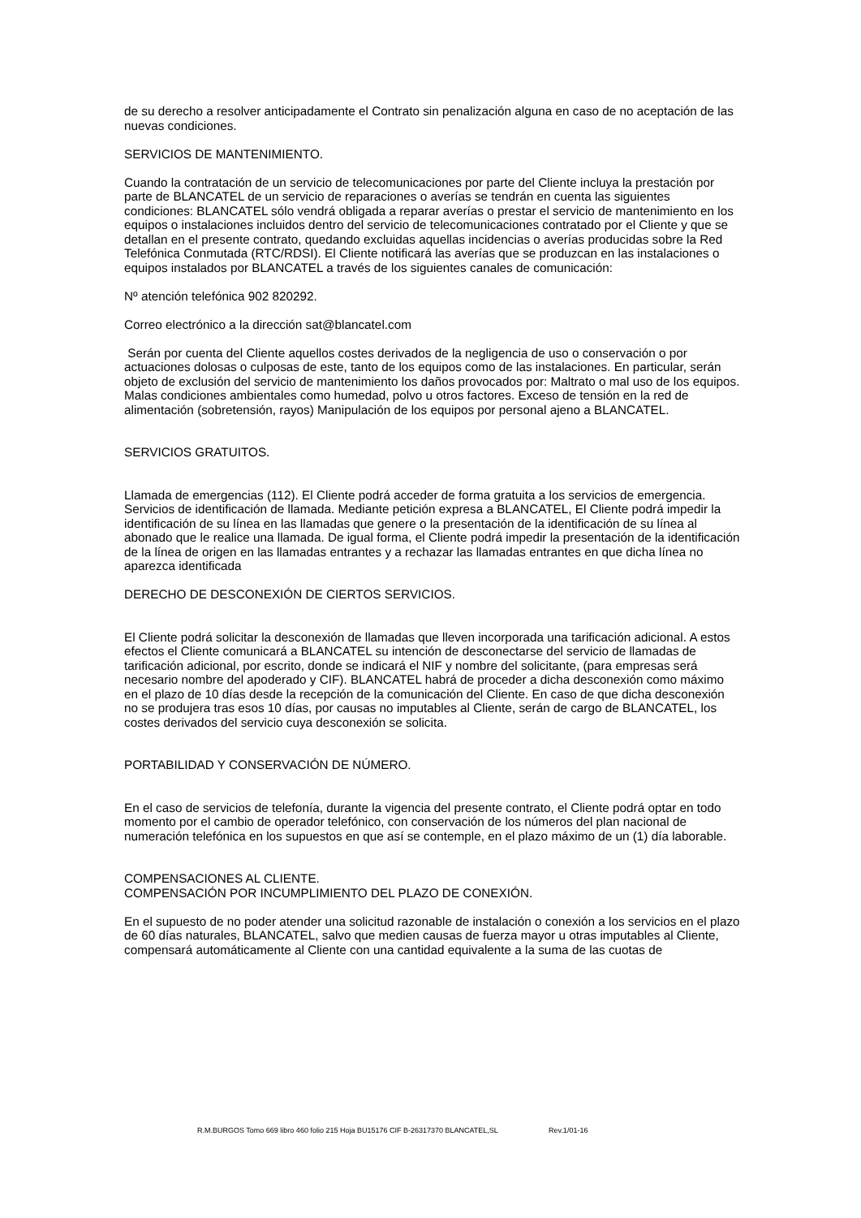de su derecho a resolver anticipadamente el Contrato sin penalización alguna en caso de no aceptación de las nuevas condiciones.
SERVICIOS DE MANTENIMIENTO.
Cuando la contratación de un servicio de telecomunicaciones por parte del Cliente incluya la prestación por parte de BLANCATEL de un servicio de reparaciones o averías se tendrán en cuenta las siguientes condiciones: BLANCATEL sólo vendrá obligada a reparar averías o prestar el servicio de mantenimiento en los equipos o instalaciones incluidos dentro del servicio de telecomunicaciones contratado por el Cliente y que se detallan en el presente contrato, quedando excluidas aquellas incidencias o averías producidas sobre la Red Telefónica Conmutada (RTC/RDSI). El Cliente notificará las averías que se produzcan en las instalaciones o equipos instalados por BLANCATEL a través de los siguientes canales de comunicación:
Nº atención telefónica 902 820292.
Correo electrónico a la dirección sat@blancatel.com
Serán por cuenta del Cliente aquellos costes derivados de la negligencia de uso o conservación o por actuaciones dolosas o culposas de este, tanto de los equipos como de las instalaciones. En particular, serán objeto de exclusión del servicio de mantenimiento los daños provocados por: Maltrato o mal uso de los equipos. Malas condiciones ambientales como humedad, polvo u otros factores. Exceso de tensión en la red de alimentación (sobretensión, rayos) Manipulación de los equipos por personal ajeno a BLANCATEL.
SERVICIOS GRATUITOS.
Llamada de emergencias (112). El Cliente podrá acceder de forma gratuita a los servicios de emergencia. Servicios de identificación de llamada. Mediante petición expresa a BLANCATEL, El Cliente podrá impedir la identificación de su línea en las llamadas que genere o la presentación de la identificación de su línea al abonado que le realice una llamada. De igual forma, el Cliente podrá impedir la presentación de la identificación de la línea de origen en las llamadas entrantes y a rechazar las llamadas entrantes en que dicha línea no aparezca identificada
DERECHO DE DESCONEXIÓN DE CIERTOS SERVICIOS.
El Cliente podrá solicitar la desconexión de llamadas que lleven incorporada una tarificación adicional. A estos efectos el Cliente comunicará a BLANCATEL su intención de desconectarse del servicio de llamadas de tarificación adicional, por escrito, donde se indicará el NIF y nombre del solicitante, (para empresas será necesario nombre del apoderado y CIF). BLANCATEL habrá de proceder a dicha desconexión como máximo en el plazo de 10 días desde la recepción de la comunicación del Cliente. En caso de que dicha desconexión no se produjera tras esos 10 días, por causas no imputables al Cliente, serán de cargo de BLANCATEL, los costes derivados del servicio cuya desconexión se solicita.
PORTABILIDAD Y CONSERVACIÓN DE NÚMERO.
En el caso de servicios de telefonía, durante la vigencia del presente contrato, el Cliente podrá optar en todo momento por el cambio de operador telefónico, con conservación de los números del plan nacional de numeración telefónica en los supuestos en que así se contemple, en el plazo máximo de un (1) día laborable.
COMPENSACIONES AL CLIENTE.
COMPENSACIÓN POR INCUMPLIMIENTO DEL PLAZO DE CONEXIÓN.
En el supuesto de no poder atender una solicitud razonable de instalación o conexión a los servicios en el plazo de 60 días naturales, BLANCATEL, salvo que medien causas de fuerza mayor u otras imputables al Cliente, compensará automáticamente al Cliente con una cantidad equivalente a la suma de las cuotas de
R.M.BURGOS Tomo 669 libro 460 folio 215 Hoja BU15176 CIF B-26317370 BLANCATEL,SL Rev.1/01-16